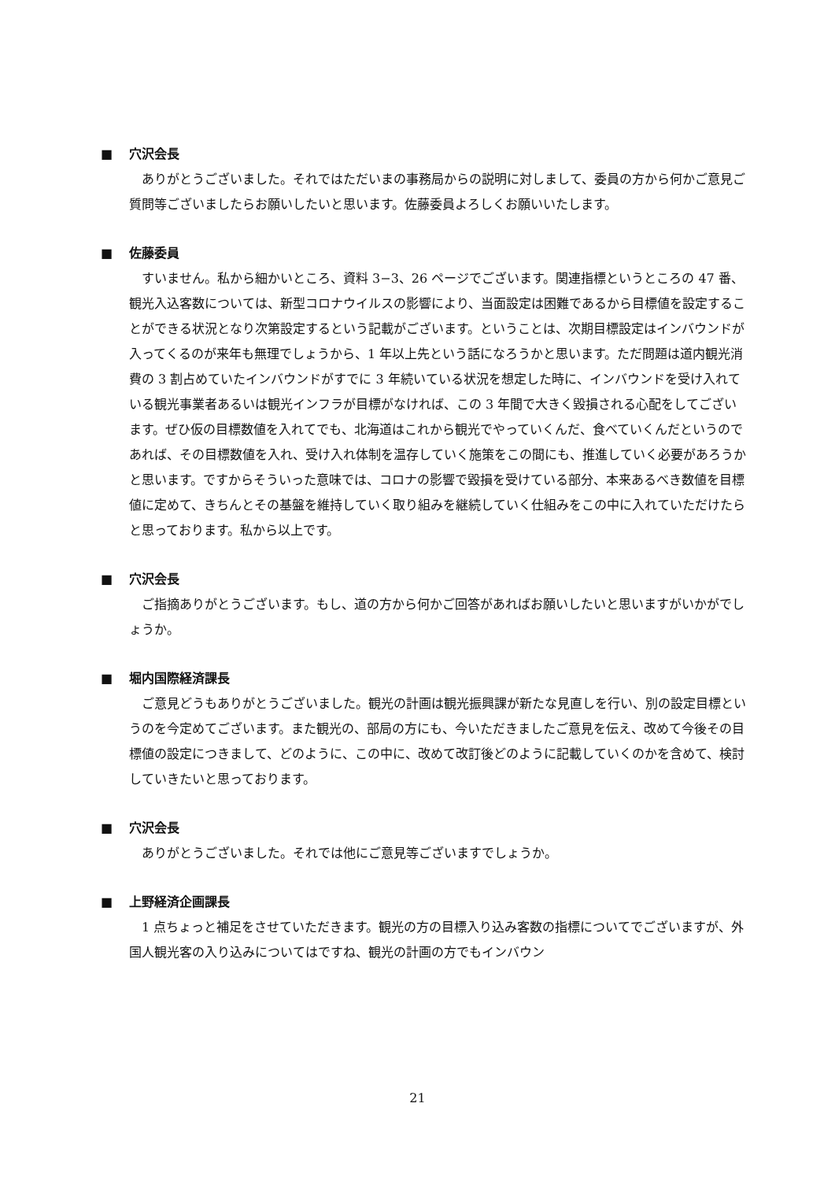■ 穴沢会長
ありがとうございました。それではただいまの事務局からの説明に対しまして、委員の方から何かご意見ご質問等ございましたらお願いしたいと思います。佐藤委員よろしくお願いいたします。
■ 佐藤委員
すいません。私から細かいところ、資料 3−3、26 ページでございます。関連指標というところの 47 番、観光入込客数については、新型コロナウイルスの影響により、当面設定は困難であるから目標値を設定することができる状況となり次第設定するという記載がございます。ということは、次期目標設定はインバウンドが入ってくるのが来年も無理でしょうから、1 年以上先という話になろうかと思います。ただ問題は道内観光消費の 3 割占めていたインバウンドがすでに 3 年続いている状況を想定した時に、インバウンドを受け入れている観光事業者あるいは観光インフラが目標がなければ、この 3 年間で大きく毀損される心配をしてございます。ぜひ仮の目標数値を入れてでも、北海道はこれから観光でやっていくんだ、食べていくんだというのであれば、その目標数値を入れ、受け入れ体制を温存していく施策をこの間にも、推進していく必要があろうかと思います。ですからそういった意味では、コロナの影響で毀損を受けている部分、本来あるべき数値を目標値に定めて、きちんとその基盤を維持していく取り組みを継続していく仕組みをこの中に入れていただけたらと思っております。私から以上です。
■ 穴沢会長
ご指摘ありがとうございます。もし、道の方から何かご回答があればお願いしたいと思いますがいかがでしょうか。
■ 堀内国際経済課長
ご意見どうもありがとうございました。観光の計画は観光振興課が新たな見直しを行い、別の設定目標というのを今定めてございます。また観光の、部局の方にも、今いただきましたご意見を伝え、改めて今後その目標値の設定につきまして、どのように、この中に、改めて改訂後どのように記載していくのかを含めて、検討していきたいと思っております。
■ 穴沢会長
ありがとうございました。それでは他にご意見等ございますでしょうか。
■ 上野経済企画課長
1 点ちょっと補足をさせていただきます。観光の方の目標入り込み客数の指標についてでございますが、外国人観光客の入り込みについてはですね、観光の計画の方でもインバウン
21